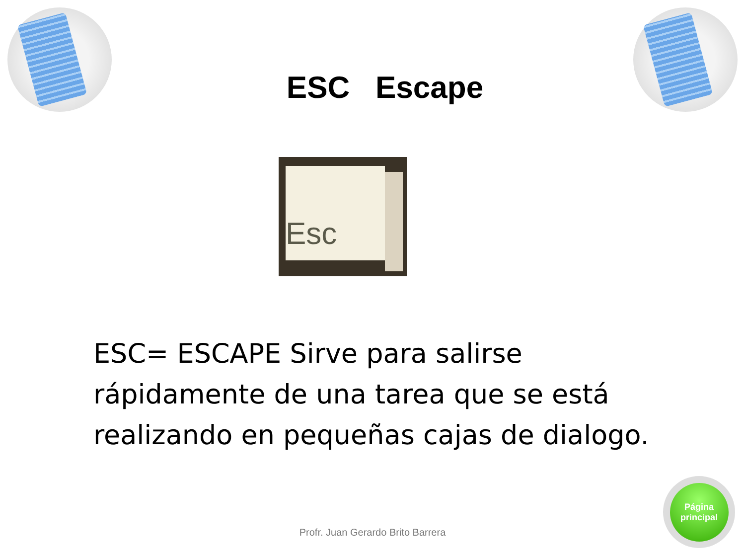ESC Escape
Esc
ESC= ESCAPE Sirve para salirse rápidamente de una tarea que se está realizando en pequeñas cajas de dialogo.
Profr. Juan Gerardo Brito Barrera
Página
principal